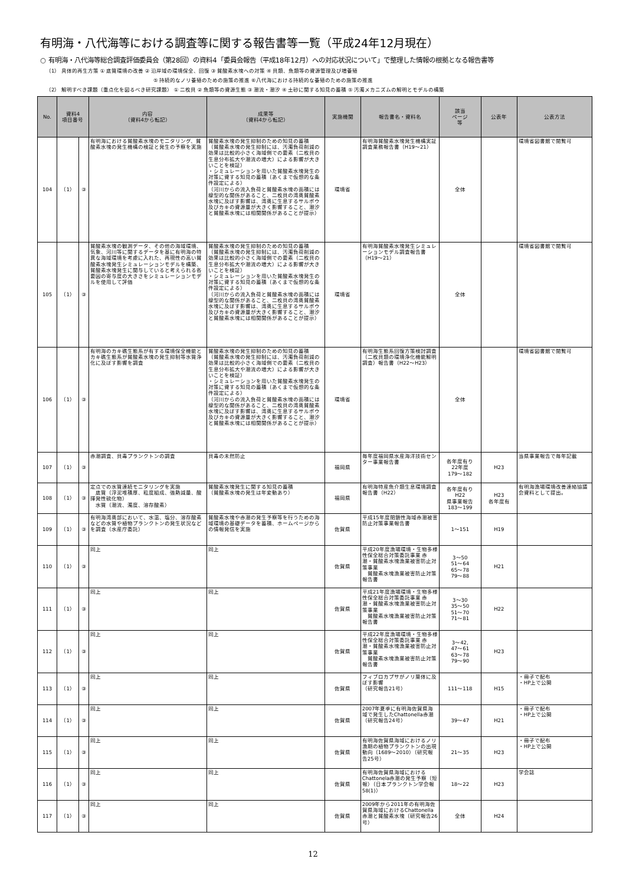有明海・八代海等における調査等に関する報告書等一覧（平成24年12月現在）
○ 有明海・八代海等総合調査評価委員会（第28回）の資料4「委員会報告（平成18年12月）への対応状況について」で整理した情報の根拠となる報告書等
（1） 具体的再生方策 ① 底質環境の改善 ② 沿岸域の環境保全、回復 ③ 貧酸素水塊への対策 ④ 貝類、魚類等の資源管理及び増養殖
⑤ 持続的なノリ養殖のための施策の推進 ⑥八代海における持続的な養殖のための施策の推進
（2） 解明すべき課題（重点化を図るべき研究課題） ① 二枚貝 ② 魚類等の資源生態 ③ 潮流・潮汐 ④ 土砂に関する知見の蓄積 ⑤ 汚濁メカニズムの解明とモデルの構築
| No. | 資料4 項目番号 | | 内容 （資料4から転記） | 成果等 （資料4から転記） | 実施機関 | 報告書名・資料名 | 該当 ページ 等 | 公表年 | 公表方法 |
| --- | --- | --- | --- | --- | --- | --- | --- | --- | --- |
| 104 | （1） | ③ | 有明海における貧酸素水塊のモニタリング、貧酸素水塊の発生機構の検証と発生の予察を実施 | 貧酸素水塊の発生抑制のための知見の蓄積 （貧酸素水塊の発生抑制には、汚濁負荷削減の効果は比較的小さく海域側での要素（二枚貝の生息分布拡大や潮流の増大）による影響が大きいことを検証） ・シミュレーションを用いた貧酸素水塊発生の対策に資する知見の蓄積（あくまで仮想的な条件設定による） （河川からの流入負荷と貧酸素水塊の面積には線型的な関係があること、二枚貝の湾奥貧酸素水塊に及ぼす影響は、湾奥に生息するサルボウ及びカキの資源量が大きく影響すること、潮汐と貧酸素水塊には相関関係があることが提示） | 環境省 | 有明海貧酸素水塊発生機構実証調査業務報告書（H19～21） | 全体 | | 環境省図書館で閲覧可 |
| 105 | （1） | ③ | 貧酸素水塊の観測データ、その他の海域環境、気象、河川等に関するデータを基に有明海の特異な海域環境を考慮に入れた、再現性の高い貧酸素水塊発生シミュレーションモデルを構築、貧酸素水塊発生に関与していると考えられる各要因の寄与度の大きさをシミュレーションモデルを使用して評価 | 貧酸素水塊の発生抑制のための知見の蓄積 （貧酸素水塊の発生抑制には、汚濁負荷削減の効果は比較的小さく海域側での要素（二枚貝の生息分布拡大や潮流の増大）による影響が大きいことを検証） ・シミュレーションを用いた貧酸素水塊発生の対策に資する知見の蓄積（あくまで仮想的な条件設定による） （河川からの流入負荷と貧酸素水塊の面積には線型的な関係があること、二枚貝の湾奥貧酸素水塊に及ぼす影響は、湾奥に生息するサルボウ及びカキの資源量が大きく影響すること、潮汐と貧酸素水塊には相関関係があることが提示） | 環境省 | 有明海貧酸素水塊発生シミュレーションモデル調査報告書（H19～21） | 全体 | | 環境省図書館で閲覧可 |
| 106 | （1） | ③ | 有明海のカキ礁生態系が有する環境保全機能とカキ礁生態系が貧酸素水塊の発生抑制等水質浄化に及ぼす影響を調査 | 貧酸素水塊の発生抑制のための知見の蓄積 （貧酸素水塊の発生抑制には、汚濁負荷削減の効果は比較的小さく海域側での要素（二枚貝の生息分布拡大や潮流の増大）による影響が大きいことを検証） ・シミュレーションを用いた貧酸素水塊発生の対策に資する知見の蓄積（あくまで仮想的な条件設定による） （河川からの流入負荷と貧酸素水塊の面積には線型的な関係があること、二枚貝の湾奥貧酸素水塊に及ぼす影響は、湾奥に生息するサルボウ及びカキの資源量が大きく影響すること、潮汐と貧酸素水塊には相関関係があることが提示） | 環境省 | 有明海生態系回復方策検討調査（二枚貝類の環境浄化機能解明調査）報告書（H22～H23） | 全体 | | 環境省図書館で閲覧可 |
| 107 | （1） | ③ | 赤潮調査、貝毒プランクトンの調査 | 貝毒の未然防止 | 福岡県 | 毎年度福岡県水産海洋技術センター事業報告書 | 各年度有り 22年度 179～182 | H23 | 当県事業報告で毎年記載 |
| 108 | （1） | ③ | 定点での水質連続モニタリングを実施 底質（浮泥堆積厚、粒度組成、強熱減量、酸揮発性硫化物） 水質（潮流、濁度、溶存酸素） | 貧酸素水塊発生に関する知見の蓄積 （貧酸素水塊の発生は年変動あり） | 福岡県 | 有明海特産魚介類生息環境調査報告書（H22） | 各年度有り H22 県事業報告 183～199 | H23 各年度有 | 有明海漁場環境改善連絡協議会資料として提出。 |
| 109 | （1） | ③ | 有明海湾奥部において、水温、塩分、溶存酸素などの水質や植物プランクトンの発生状況などを調査（水産庁委託） | 貧酸素水塊や赤潮の発生予察等を行うための海域環境の基礎データを蓄積、ホームページからの情報発信を実施 | 佐賀県 | 平成15年度閉鎖性海域赤潮被害防止対策事業報告書 | 1～151 | H19 | |
| 110 | （1） | ③ | 同上 | 同上 | 佐賀県 | 平成20年度漁場環境・生物多様性保全総合対策委託事業 赤潮・貧酸素水塊漁業被害防止対策事業 貧酸素水塊漁業被害防止対策報告書 | 3～50 51～64 65～78 79～88 | H21 | |
| 111 | （1） | ③ | 同上 | 同上 | 佐賀県 | 平成21年度漁場環境・生物多様性保全総合対策委託事業 赤潮・貧酸素水塊漁業被害防止対策事業 貧酸素水塊漁業被害防止対策報告書 | 3～30 35～50 51～70 71～81 | H22 | |
| 112 | （1） | ③ | 同上 | 同上 | 佐賀県 | 平成22年度漁場環境・生物多様性保全総合対策委託事業 赤潮・貧酸素水塊漁業被害防止対策事業 貧酸素水塊漁業被害防止対策報告書 | 3～42, 47～61 63～78 79～90 | H23 | |
| 113 | （1） | ③ | 同上 | 同上 | 佐賀県 | フィブロカプサがノリ葉体に及ぼす影響 （研究報告21号） | 111～118 | H15 | ・冊子で配布 ・HP上で公開 |
| 114 | （1） | ③ | 同上 | 同上 | 佐賀県 | 2007年夏季に有明海佐賀県海域で発生したChattonella赤潮 （研究報告24号） | 39～47 | H21 | ・冊子で配布 ・HP上で公開 |
| 115 | （1） | ③ | 同上 | 同上 | 佐賀県 | 有明海佐賀県海域におけるノリ漁期の植物プランクトンの出現動向（1689～2010）（研究報告25号） | 21～35 | H23 | ・冊子で配布 ・HP上で公開 |
| 116 | （1） | ③ | 同上 | 同上 | 佐賀県 | 有明海佐賀県海域におけるChattonela赤潮の発生予察（短報）（日本プランクトン学会報58(1)） | 18～22 | H23 | 学会誌 |
| 117 | （1） | ③ | 同上 | 同上 | 佐賀県 | 2009年から2011年の有明海佐賀県海域におけるChattonella赤潮と貧酸素水塊（研究報告26号） | 全体 | H24 | |
12